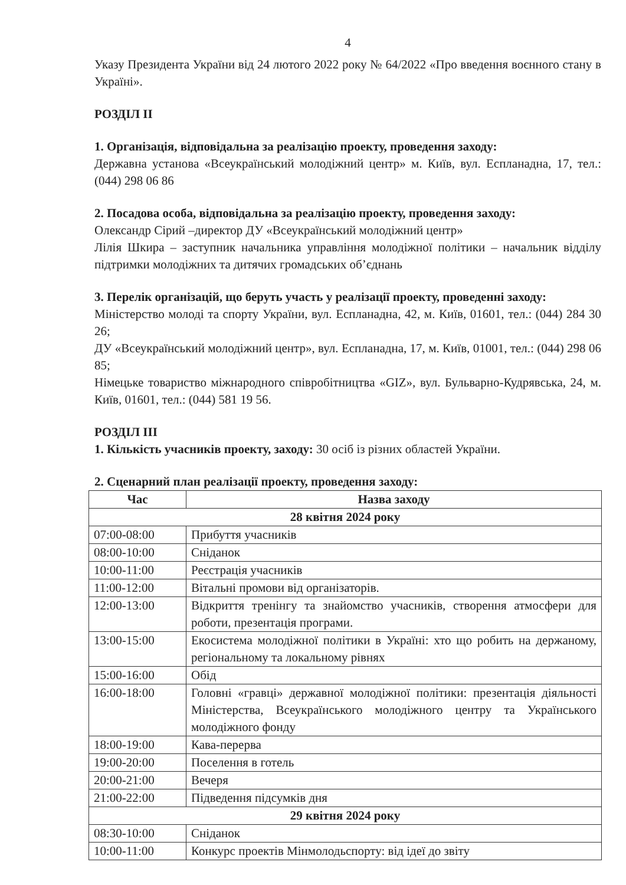4
Указу Президента України від 24 лютого 2022 року № 64/2022 «Про введення воєнного стану в Україні».
РОЗДІЛ ІІ
1. Організація, відповідальна за реалізацію проекту, проведення заходу:
Державна установа «Всеукраїнський молодіжний центр» м. Київ, вул. Еспланадна, 17, тел.: (044) 298 06 86
2. Посадова особа, відповідальна за реалізацію проекту, проведення заходу:
Олександр Сірий –директор ДУ «Всеукраїнський молодіжний центр»
Лілія Шкира – заступник начальника управління молодіжної політики – начальник відділу підтримки молодіжних та дитячих громадських об’єднань
3. Перелік організацій, що беруть участь у реалізації проекту, проведенні заходу:
Міністерство молоді та спорту України, вул. Еспланадна, 42, м. Київ, 01601, тел.: (044) 284 30 26;
ДУ «Всеукраїнський молодіжний центр», вул. Еспланадна, 17, м. Київ, 01001, тел.: (044) 298 06 85;
Німецьке товариство міжнародного співробітництва «GIZ», вул. Бульварно-Кудрявська, 24, м. Київ, 01601, тел.: (044) 581 19 56.
РОЗДІЛ ІІІ
1. Кількість учасників проекту, заходу: 30 осіб із різних областей України.
2. Сценарний план реалізації проекту, проведення заходу:
| Час | Назва заходу |
| --- | --- |
| 28 квітня 2024 року | |
| 07:00-08:00 | Прибуття учасників |
| 08:00-10:00 | Сніданок |
| 10:00-11:00 | Реєстрація учасників |
| 11:00-12:00 | Вітальні промови від організаторів. |
| 12:00-13:00 | Відкриття тренінгу та знайомство учасників, створення атмосфери для роботи, презентація програми. |
| 13:00-15:00 | Екосистема молодіжної політики в Україні: хто що робить на держаному, регіональному та локальному рівнях |
| 15:00-16:00 | Обід |
| 16:00-18:00 | Головні «гравці» державної молодіжної політики: презентація діяльності Міністерства, Всеукраїнського молодіжного центру та Українського молодіжного фонду |
| 18:00-19:00 | Кава-перерва |
| 19:00-20:00 | Поселення в готель |
| 20:00-21:00 | Вечеря |
| 21:00-22:00 | Підведення підсумків дня |
| 29 квітня 2024 року | |
| 08:30-10:00 | Сніданок |
| 10:00-11:00 | Конкурс проектів Мінмолодьспорту: від ідеї до звіту |